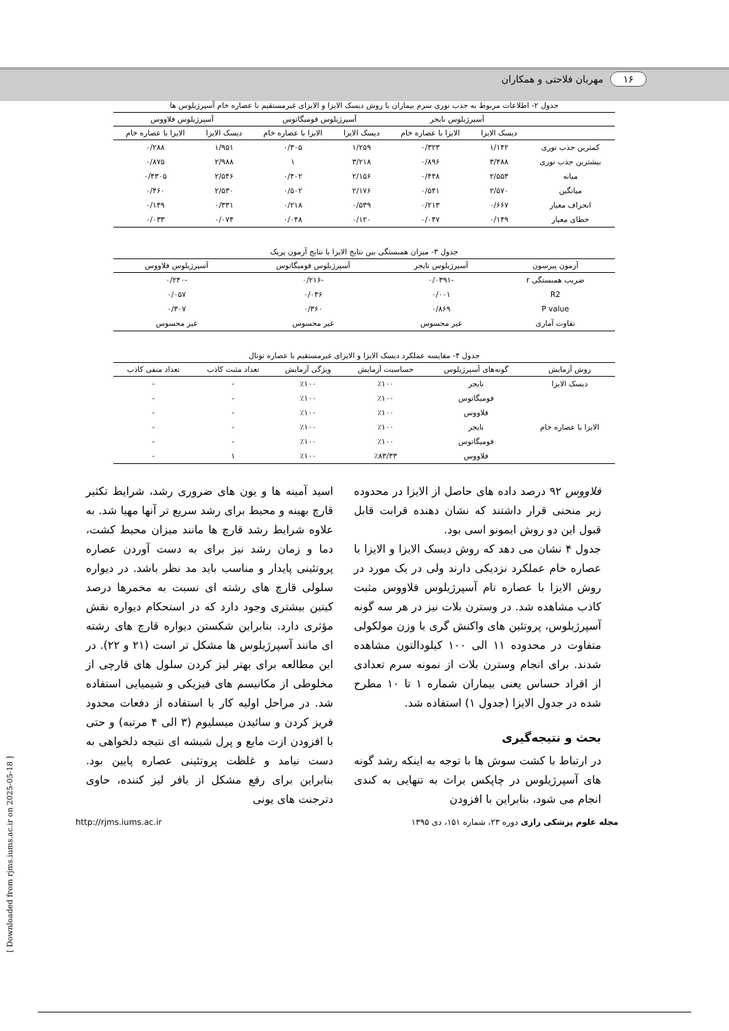۱۶ مهربان فلاحتی و همکاران
جدول ۲- اطلاعات مربوط به جذب نوری سرم بیماران با روش دیسک الایزا و الایزای غیرمستقیم با عصاره خام آسپرژیلوس ها
| | آسپرژیلوس نایجر | | آسپرژیلوس فومیگاتوس | | آسپرژیلوس فلاووس | |
| --- | --- | --- | --- | --- | --- | --- |
| | دیسک الایزا | الایزا با عصاره خام | دیسک الایزا | الایزا با عصاره خام | دیسک الایزا | الایزا با عصاره خام |
| کمترین جذب نوری | ۱/۱۴۲ | ۰/۳۲۳ | ۱/۲۵۹ | ۰/۳۰۵ | ۱/۹۵۱ | ۰/۲۸۸ |
| بیشترین جذب نوری | ۳/۴۸۸ | ۰/۸۹۶ | ۳/۲۱۸ | ۱ | ۲/۹۸۸ | ۰/۸۷۵ |
| میانه | ۲/۵۵۳ | ۰/۴۴۸ | ۲/۱۵۶ | ۰/۴۰۲ | ۲/۵۴۶ | ۰/۴۳۰۵ |
| میانگین | ۲/۵۷۰ | ۰/۵۴۱ | ۲/۱۷۶ | ۰/۵۰۲ | ۲/۵۳۰ | ۰/۴۶۰ |
| انحراف معیار | ۰/۶۶۷ | ۰/۲۱۳ | ۰/۵۳۹ | ۰/۲۱۸ | ۰/۳۳۱ | ۰/۱۴۹ |
| خطای معیار | ۰/۱۴۹ | ۰/۰۴۷ | ۰/۱۲۰ | ۰/۰۴۸ | ۰/۰۷۴ | ۰/۰۳۳ |
جدول ۳- میزان همبستگی بین نتایج الایزا با نتایج آزمون پریک
| آزمون پیرسون | آسپرژیلوس نایجر | آسپرژیلوس فومیگاتوس | آسپرژیلوس فلاووس |
| --- | --- | --- | --- |
| ضریب همبستگی r | -۰/۰۳۹۱ | -۰/۲۱۶ | -۰/۲۴۰ |
| R2 | ۰/۰۰۱ | ۰/۰۴۶ | ۰/۰۵۷ |
| P value | ۰/۸۶۹ | ۰/۳۶۰ | ۰/۳۰۷ |
| تفاوت آماری | غیر محسوس | غیر محسوس | غیر محسوس |
جدول ۴- مقایسه عملکرد دیسک الایزا و الایزای غیرمستقیم با عصاره توتال
| روش آزمایش | گونه‌های آسپرژیلوس | حساسیت آزمایش | ویژگی آزمایش | تعداد مثبت کاذب | تعداد منفی کاذب |
| --- | --- | --- | --- | --- | --- |
| دیسک الایزا | نایجر | ٪۱۰۰ | ٪۱۰۰ | - | - |
| | فومیگاتوس | ٪۱۰۰ | ٪۱۰۰ | - | - |
| | فلاووس | ٪۱۰۰ | ٪۱۰۰ | - | - |
| الایزا با عصاره خام | نایجر | ٪۱۰۰ | ٪۱۰۰ | - | - |
| | فومیگاتوس | ٪۱۰۰ | ٪۱۰۰ | - | - |
| | فلاووس | ٪۸۳/۳۳ | ٪۱۰۰ | ۱ | - |
فلاووس ۹۲ درصد داده های حاصل از الایزا در محدوده زیر منحنی قرار داشتند که نشان دهنده قرابت قابل قبول این دو روش ایمونو اسی بود.
جدول ۴ نشان می دهد که روش دیسک الایزا و الایزا با عصاره خام عملکرد نزدیکی دارند ولی در یک مورد در روش الایزا با عصاره تام آسپرژیلوس فلاووس مثبت کاذب مشاهده شد. در وسترن بلات نیز در هر سه گونه آسپرژیلوس، پروتئین های واکنش گری با وزن مولکولی متفاوت در محدوده ۱۱ الی ۱۰۰ کیلودالتون مشاهده شدند. برای انجام وسترن بلات از نمونه سرم تعدادی از افراد حساس یعنی بیماران شماره ۱ تا ۱۰ مطرح شده در جدول الایزا (جدول ۱) استفاده شد.
بحث و نتیجه‌گیری
در ارتباط با کشت سوش ها با توجه به اینکه رشد گونه های آسپرژیلوس در چاپکس براث به تنهایی به کندی انجام می شود، بنابراین با افزودن
اسید آمینه ها و یون های ضروری رشد، شرایط تکثیر قارچ بهینه و محیط برای رشد سریع تر آنها مهیا شد. به علاوه شرایط رشد قارچ ها مانند میزان محیط کشت، دما و زمان رشد نیز برای به دست آوردن عصاره پروتئینی پایدار و مناسب باید مد نظر باشد. در دیواره سلولی قارچ های رشته ای نسبت به مخمرها درصد کیتین بیشتری وجود دارد که در استحکام دیواره نقش مؤثری دارد. بنابراین شکستن دیواره قارچ های رشته ای مانند آسپرژیلوس ها مشکل تر است (۲۱ و ۲۲). در این مطالعه برای بهتر لیز کردن سلول های قارچی از مخلوطی از مکانیسم های فیزیکی و شیمیایی استفاده شد. در مراحل اولیه کار با استفاده از دفعات محدود فریز کردن و سائیدن میسلیوم (۳ الی ۴ مرتبه) و حتی با افزودن ازت مایع و پرل شیشه ای نتیجه دلخواهی به دست نیامد و غلظت پروتئینی عصاره پایین بود. بنابراین برای رفع مشکل از بافر لیز کننده، حاوی دترجنت های یونی
مجله علوم پزشکی رازی دوره ۲۳، شماره ۱۵۱، دی ۱۳۹۵ http://rjms.iums.ac.ir
[ Downloaded from rjms.iums.ac.ir on 2025-05-18 ]